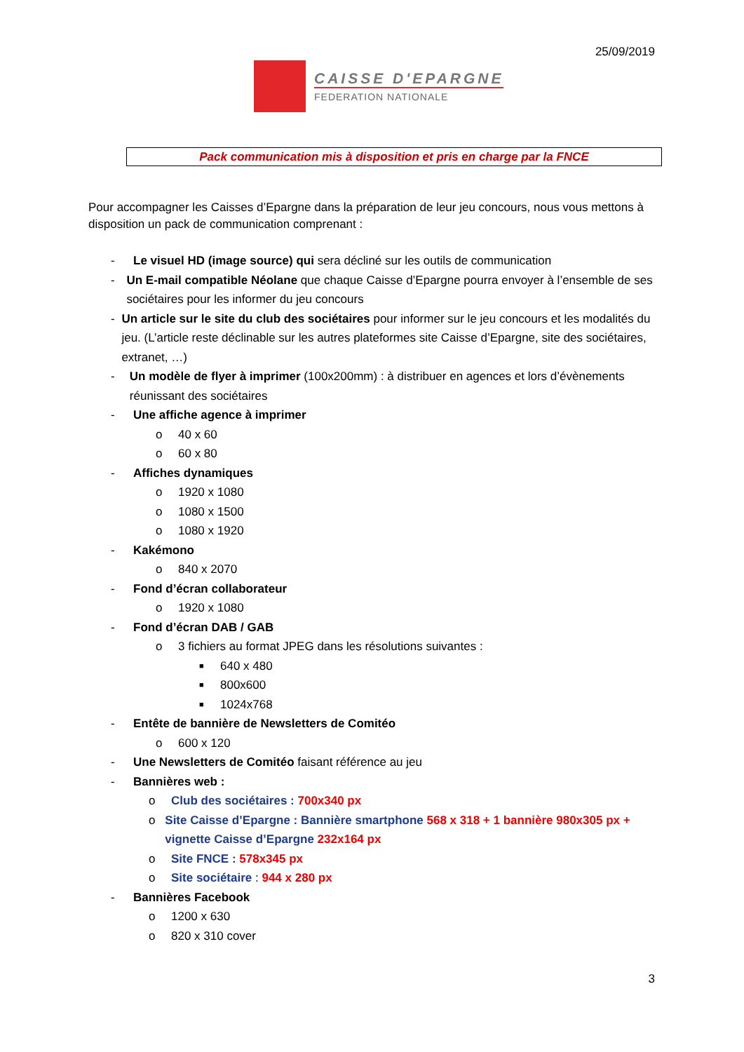25/09/2019
CAISSE D'EPARGNE
FEDERATION NATIONALE
Pack communication mis à disposition et pris en charge par la FNCE
Pour accompagner les Caisses d’Epargne dans la préparation de leur jeu concours, nous vous mettons à disposition un pack de communication comprenant :
- Le visuel HD (image source) qui sera décliné sur les outils de communication
- Un E-mail compatible Néolane que chaque Caisse d’Epargne pourra envoyer à l’ensemble de ses sociétaires pour les informer du jeu concours
- Un article sur le site du club des sociétaires pour informer sur le jeu concours et les modalités du jeu. (L’article reste déclinable sur les autres plateformes site Caisse d’Epargne, site des sociétaires, extranet, …)
- Un modèle de flyer à imprimer (100x200mm) : à distribuer en agences et lors d’évènements réunissant des sociétaires
- Une affiche agence à imprimer
o 40 x 60
o 60 x 80
- Affiches dynamiques
o 1920 x 1080
o 1080 x 1500
o 1080 x 1920
- Kakémono
o 840 x 2070
- Fond d’écran collaborateur
o 1920 x 1080
- Fond d’écran DAB / GAB
o 3 fichiers au format JPEG dans les résolutions suivantes :
■ 640 x 480
■ 800x600
■ 1024x768
- Entête de bannière de Newsletters de Comitéo
o 600 x 120
- Une Newsletters de Comitéo faisant référence au jeu
- Bannières web :
o Club des sociétaires : 700x340 px
o Site Caisse d’Epargne : Bannière smartphone 568 x 318 + 1 bannière 980x305 px + vignette Caisse d’Epargne 232x164 px
o Site FNCE : 578x345 px
o Site sociétaire : 944 x 280 px
- Bannières Facebook
o 1200 x 630
o 820 x 310 cover
3